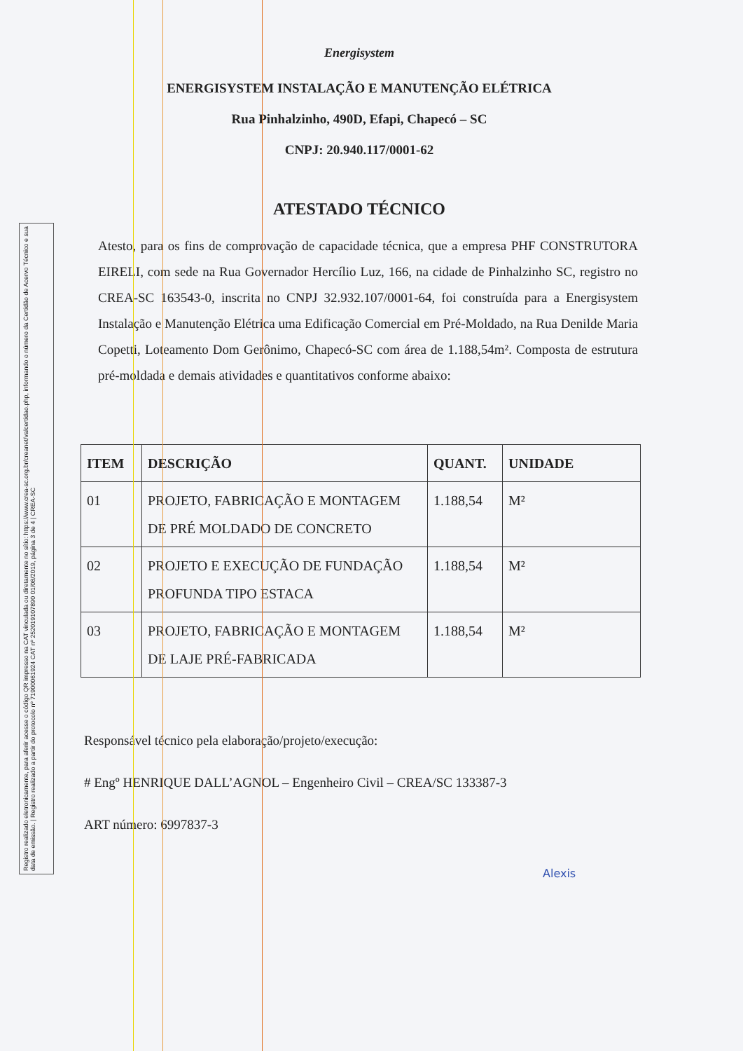Registro realizado eletronicamente, para aferir acesse o código QR impresso na CAT vinculada ou diretamente no sítio: https://www.crea-sc.org.br/creanet/valcertidao.php, informando o número da Certidão de Acervo Técnico e sua data de emissão. | Registro realizado a partir do protocolo nº 71900061924 CAT nº 252019107890 01/08/2019, página 3 de 4 | CREA-SC
Energisystem
ENERGISYSTEM INSTALAÇÃO E MANUTENÇÃO ELÉTRICA
Rua Pinhalzinho, 490D, Efapi, Chapecó – SC
CNPJ: 20.940.117/0001-62
ATESTADO TÉCNICO
Atesto, para os fins de comprovação de capacidade técnica, que a empresa PHF CONSTRUTORA EIRELI, com sede na Rua Governador Hercílio Luz, 166, na cidade de Pinhalzinho SC, registro no CREA-SC 163543-0, inscrita no CNPJ 32.932.107/0001-64, foi construída para a Energisystem Instalação e Manutenção Elétrica uma Edificação Comercial em Pré-Moldado, na Rua Denilde Maria Copetti, Loteamento Dom Gerônimo, Chapecó-SC com área de 1.188,54m². Composta de estrutura pré-moldada e demais atividades e quantitativos conforme abaixo:
| ITEM | DESCRIÇÃO | QUANT. | UNIDADE |
| --- | --- | --- | --- |
| 01 | PROJETO, FABRICAÇÃO E MONTAGEM DE PRÉ MOLDADO DE CONCRETO | 1.188,54 | M² |
| 02 | PROJETO E EXECUÇÃO DE FUNDAÇÃO PROFUNDA TIPO ESTACA | 1.188,54 | M² |
| 03 | PROJETO, FABRICAÇÃO E MONTAGEM DE LAJE PRÉ-FABRICADA | 1.188,54 | M² |
Responsável técnico pela elaboração/projeto/execução:
# Engº HENRIQUE DALL’AGNOL – Engenheiro Civil – CREA/SC 133387-3
ART número: 6997837-3
Alexis